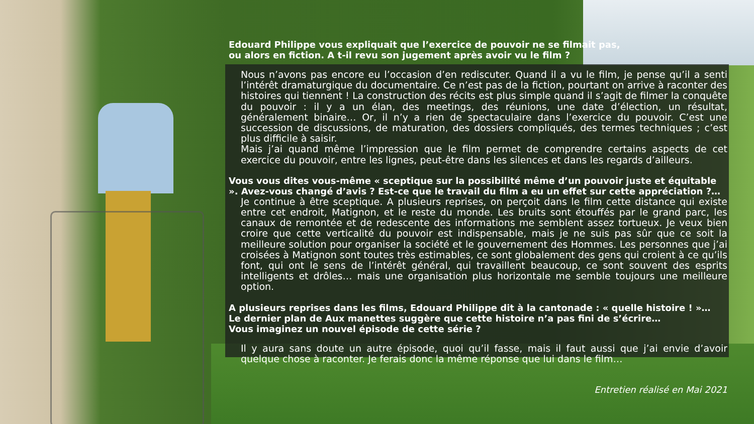Edouard Philippe vous expliquait que l’exercice de pouvoir ne se filmait pas,
ou alors en fiction. A t-il revu son jugement après avoir vu le film ?
Nous n’avons pas encore eu l’occasion d’en rediscuter. Quand il a vu le film, je pense qu’il a senti l’intérêt dramaturgique du documentaire. Ce n’est pas de la fiction, pourtant on arrive à raconter des histoires qui tiennent ! La construction des récits est plus simple quand il s’agit de filmer la conquête du pouvoir : il y a un élan, des meetings, des réunions, une date d’élection, un résultat, généralement binaire… Or, il n’y a rien de spectaculaire dans l’exercice du pouvoir. C’est une succession de discussions, de maturation, des dossiers compliqués, des termes techniques ; c’est plus difficile à saisir.
Mais j’ai quand même l’impression que le film permet de comprendre certains aspects de cet exercice du pouvoir, entre les lignes, peut-être dans les silences et dans les regards d’ailleurs.
Vous vous dites vous-même « sceptique sur la possibilité même d’un pouvoir juste et équitable ». Avez-vous changé d’avis ? Est-ce que le travail du film a eu un effet sur cette appréciation ?…
Je continue à être sceptique. A plusieurs reprises, on perçoit dans le film cette distance qui existe entre cet endroit, Matignon, et le reste du monde. Les bruits sont étouffés par le grand parc, les canaux de remontée et de redescente des informations me semblent assez tortueux. Je veux bien croire que cette verticalité du pouvoir est indispensable, mais je ne suis pas sûr que ce soit la meilleure solution pour organiser la société et le gouvernement des Hommes. Les personnes que j’ai croisées à Matignon sont toutes très estimables, ce sont globalement des gens qui croient à ce qu’ils font, qui ont le sens de l’intérêt général, qui travaillent beaucoup, ce sont souvent des esprits intelligents et drôles… mais une organisation plus horizontale me semble toujours une meilleure option.
A plusieurs reprises dans les films, Edouard Philippe dit à la cantonade : « quelle histoire ! »…
Le dernier plan de Aux manettes suggère que cette histoire n’a pas fini de s’écrire…
Vous imaginez un nouvel épisode de cette série ?
Il y aura sans doute un autre épisode, quoi qu’il fasse, mais il faut aussi que j’ai envie d’avoir quelque chose à raconter. Je ferais donc la même réponse que lui dans le film…
Entretien réalisé en Mai 2021